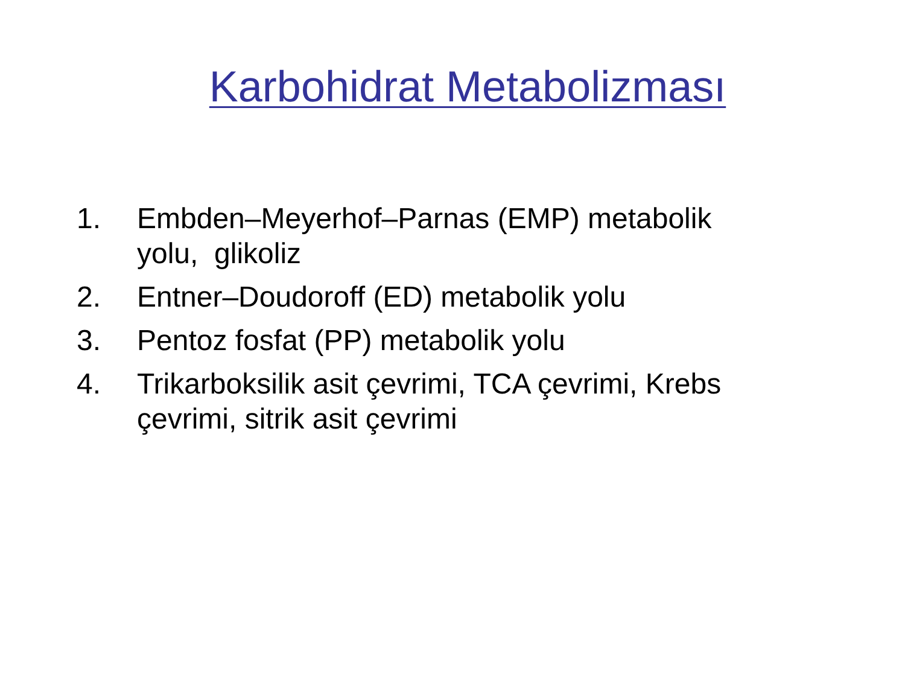Karbohidrat Metabolizması
1. Embden–Meyerhof–Parnas (EMP) metabolik yolu, glikoliz
2. Entner–Doudoroff (ED) metabolik yolu
3. Pentoz fosfat (PP) metabolik yolu
4. Trikarboksilik asit çevrimi, TCA çevrimi, Krebs çevrimi, sitrik asit çevrimi